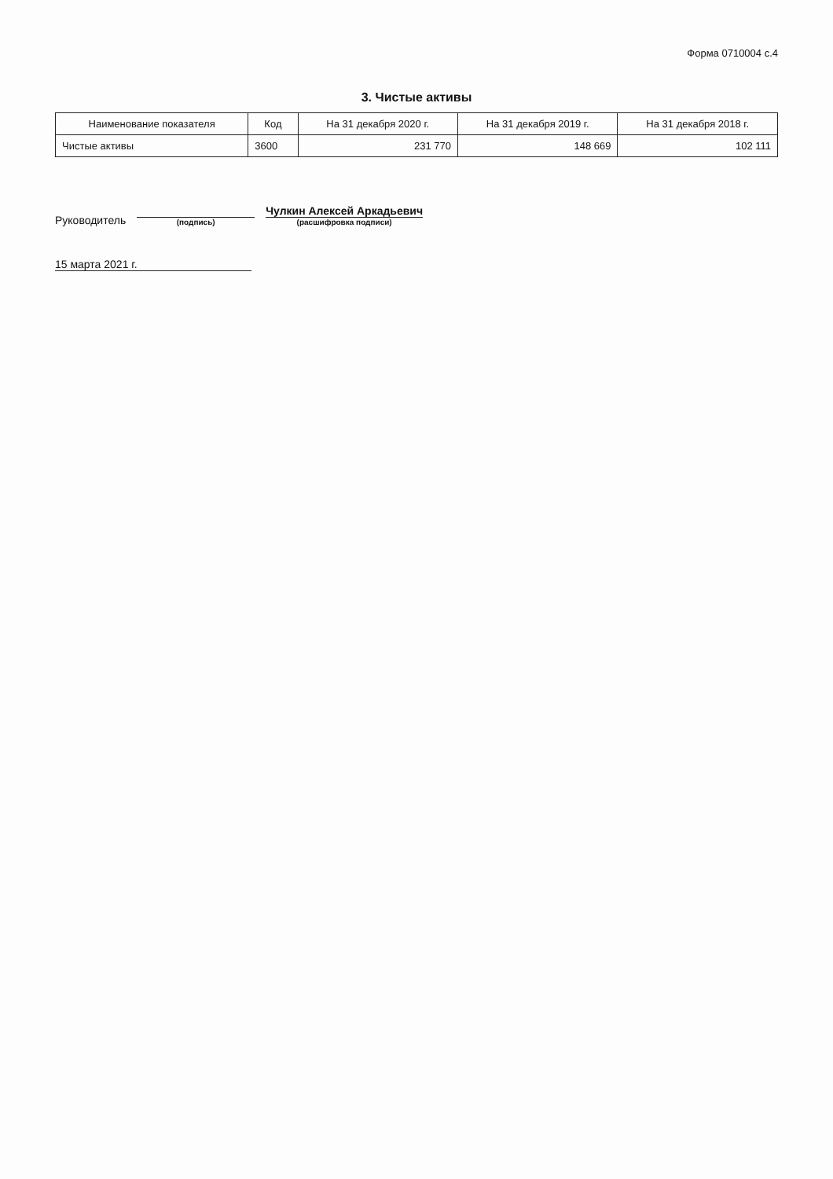Форма 0710004 с.4
3. Чистые активы
| Наименование показателя | Код | На 31 декабря 2020 г. | На 31 декабря 2019 г. | На 31 декабря 2018 г. |
| --- | --- | --- | --- | --- |
| Чистые активы | 3600 | 231 770 | 148 669 | 102 111 |
Руководитель
(подпись)
Чулкин Алексей Аркадьевич
(расшифровка подписи)
15 марта 2021 г.